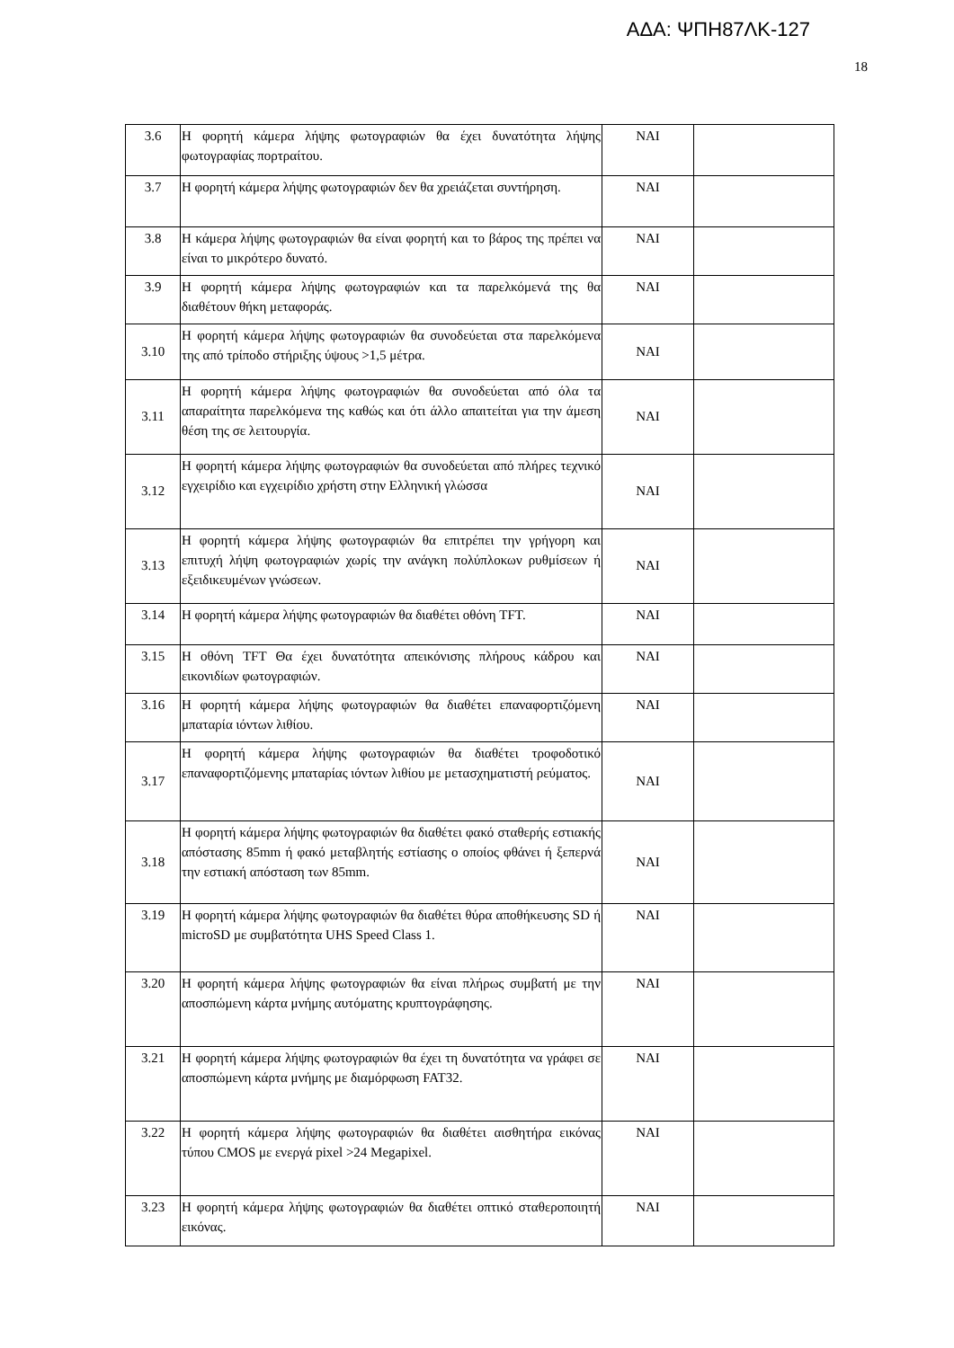ΑΔΑ: ΨΠΗ87ΛΚ-127
18
| 3.6 | Η φορητή κάμερα λήψης φωτογραφιών θα έχει δυνατότητα λήψης φωτογραφίας πορτραίτου. | ΝΑΙ | |
| 3.7 | Η φορητή κάμερα λήψης φωτογραφιών δεν θα χρειάζεται συντήρηση. | ΝΑΙ | |
| 3.8 | Η κάμερα λήψης φωτογραφιών θα είναι φορητή και το βάρος της πρέπει να είναι το μικρότερο δυνατό. | ΝΑΙ | |
| 3.9 | Η φορητή κάμερα λήψης φωτογραφιών και τα παρελκόμενά της θα διαθέτουν θήκη μεταφοράς. | ΝΑΙ | |
| 3.10 | Η φορητή κάμερα λήψης φωτογραφιών θα συνοδεύεται στα παρελκόμενα της από τρίποδο στήριξης ύψους >1,5 μέτρα. | ΝΑΙ | |
| 3.11 | Η φορητή κάμερα λήψης φωτογραφιών θα συνοδεύεται από όλα τα απαραίτητα παρελκόμενα της καθώς και ότι άλλο απαιτείται για την άμεση θέση της σε λειτουργία. | ΝΑΙ | |
| 3.12 | Η φορητή κάμερα λήψης φωτογραφιών θα συνοδεύεται από πλήρες τεχνικό εγχειρίδιο και εγχειρίδιο χρήστη στην Ελληνική γλώσσα | ΝΑΙ | |
| 3.13 | Η φορητή κάμερα λήψης φωτογραφιών θα επιτρέπει την γρήγορη και επιτυχή λήψη φωτογραφιών χωρίς την ανάγκη πολύπλοκων ρυθμίσεων ή εξειδικευμένων γνώσεων. | ΝΑΙ | |
| 3.14 | Η φορητή κάμερα λήψης φωτογραφιών θα διαθέτει οθόνη TFT. | ΝΑΙ | |
| 3.15 | Η οθόνη TFT Θα έχει δυνατότητα απεικόνισης πλήρους κάδρου και εικονιδίων φωτογραφιών. | ΝΑΙ | |
| 3.16 | Η φορητή κάμερα λήψης φωτογραφιών θα διαθέτει επαναφορτιζόμενη μπαταρία ιόντων λιθίου. | ΝΑΙ | |
| 3.17 | Η φορητή κάμερα λήψης φωτογραφιών θα διαθέτει τροφοδοτικό επαναφορτιζόμενης μπαταρίας ιόντων λιθίου με μετασχηματιστή ρεύματος. | ΝΑΙ | |
| 3.18 | Η φορητή κάμερα λήψης φωτογραφιών θα διαθέτει φακό σταθερής εστιακής απόστασης 85mm ή φακό μεταβλητής εστίασης ο οποίος φθάνει ή ξεπερνά την εστιακή απόσταση των 85mm. | ΝΑΙ | |
| 3.19 | Η φορητή κάμερα λήψης φωτογραφιών θα διαθέτει θύρα αποθήκευσης SD ή microSD με συμβατότητα UHS Speed Class 1. | ΝΑΙ | |
| 3.20 | Η φορητή κάμερα λήψης φωτογραφιών θα είναι πλήρως συμβατή με την αποσπώμενη κάρτα μνήμης αυτόματης κρυπτογράφησης. | ΝΑΙ | |
| 3.21 | Η φορητή κάμερα λήψης φωτογραφιών θα έχει τη δυνατότητα να γράφει σε αποσπώμενη κάρτα μνήμης με διαμόρφωση FAT32. | ΝΑΙ | |
| 3.22 | Η φορητή κάμερα λήψης φωτογραφιών θα διαθέτει αισθητήρα εικόνας τύπου CMOS με ενεργά pixel >24 Megapixel. | ΝΑΙ | |
| 3.23 | Η φορητή κάμερα λήψης φωτογραφιών θα διαθέτει οπτικό σταθεροποιητή εικόνας. | ΝΑΙ | |